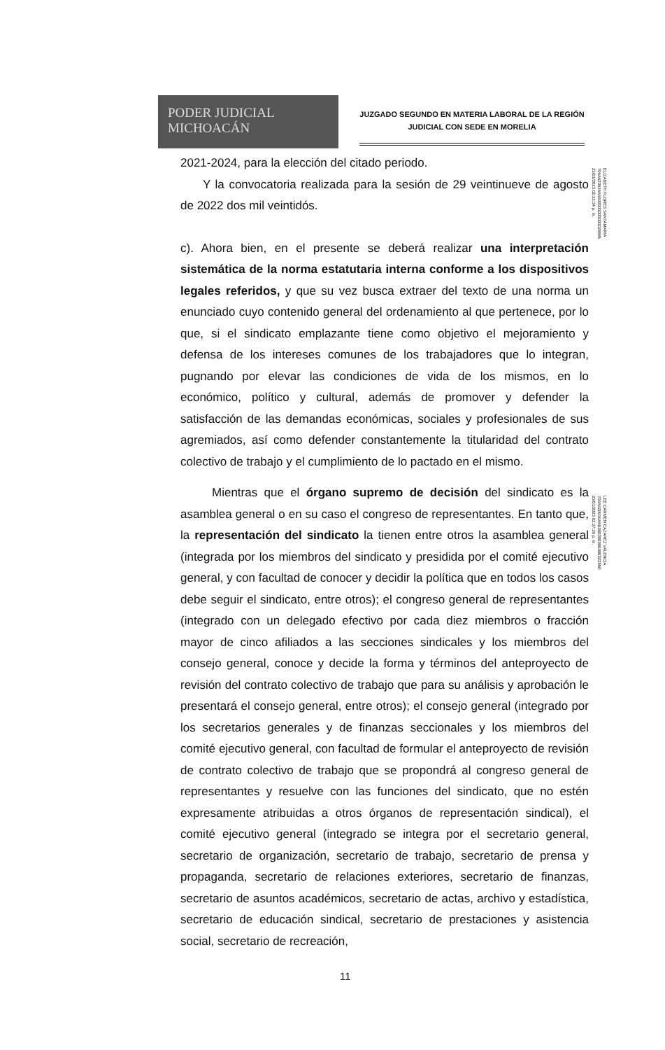PODER JUDICIAL
MICHOACÁN
JUZGADO SEGUNDO EN MATERIA LABORAL DE LA REGIÓN
JUDICIAL CON SEDE EN MORELIA
2021-2024, para la elección del citado periodo.
Y la convocatoria realizada para la sesión de 29 veintinueve de agosto de 2022 dos mil veintidós.
c). Ahora bien, en el presente se deberá realizar una interpretación sistemática de la norma estatutaria interna conforme a los dispositivos legales referidos, y que su vez busca extraer del texto de una norma un enunciado cuyo contenido general del ordenamiento al que pertenece, por lo que, si el sindicato emplazante tiene como objetivo el mejoramiento y defensa de los intereses comunes de los trabajadores que lo integran, pugnando por elevar las condiciones de vida de los mismos, en lo económico, político y cultural, además de promover y defender la satisfacción de las demandas económicas, sociales y profesionales de sus agremiados, así como defender constantemente la titularidad del contrato colectivo de trabajo y el cumplimiento de lo pactado en el mismo.
Mientras que el órgano supremo de decisión del sindicato es la asamblea general o en su caso el congreso de representantes. En tanto que, la representación del sindicato la tienen entre otros la asamblea general (integrada por los miembros del sindicato y presidida por el comité ejecutivo general, y con facultad de conocer y decidir la política que en todos los casos debe seguir el sindicato, entre otros); el congreso general de representantes (integrado con un delegado efectivo por cada diez miembros o fracción mayor de cinco afiliados a las secciones sindicales y los miembros del consejo general, conoce y decide la forma y términos del anteproyecto de revisión del contrato colectivo de trabajo que para su análisis y aprobación le presentará el consejo general, entre otros); el consejo general (integrado por los secretarios generales y de finanzas seccionales y los miembros del comité ejecutivo general, con facultad de formular el anteproyecto de revisión de contrato colectivo de trabajo que se propondrá al congreso general de representantes y resuelve con las funciones del sindicato, que no estén expresamente atribuidas a otros órganos de representación sindical), el comité ejecutivo general (integrado se integra por el secretario general, secretario de organización, secretario de trabajo, secretario de prensa y propaganda, secretario de relaciones exteriores, secretario de finanzas, secretario de asuntos académicos, secretario de actas, archivo y estadística, secretario de educación sindical, secretario de prestaciones y asistencia social, secretario de recreación,
ELIZABETH FLORES SANTAMARIA
706A620636A6600000000000028885
23/01/2023 02:33:34 p. m.
LEE CARMEN CAZAREZ VALENCIA
706A620636A6B00000000000002285E
23/01/2023 02:37:26 p. m.
11